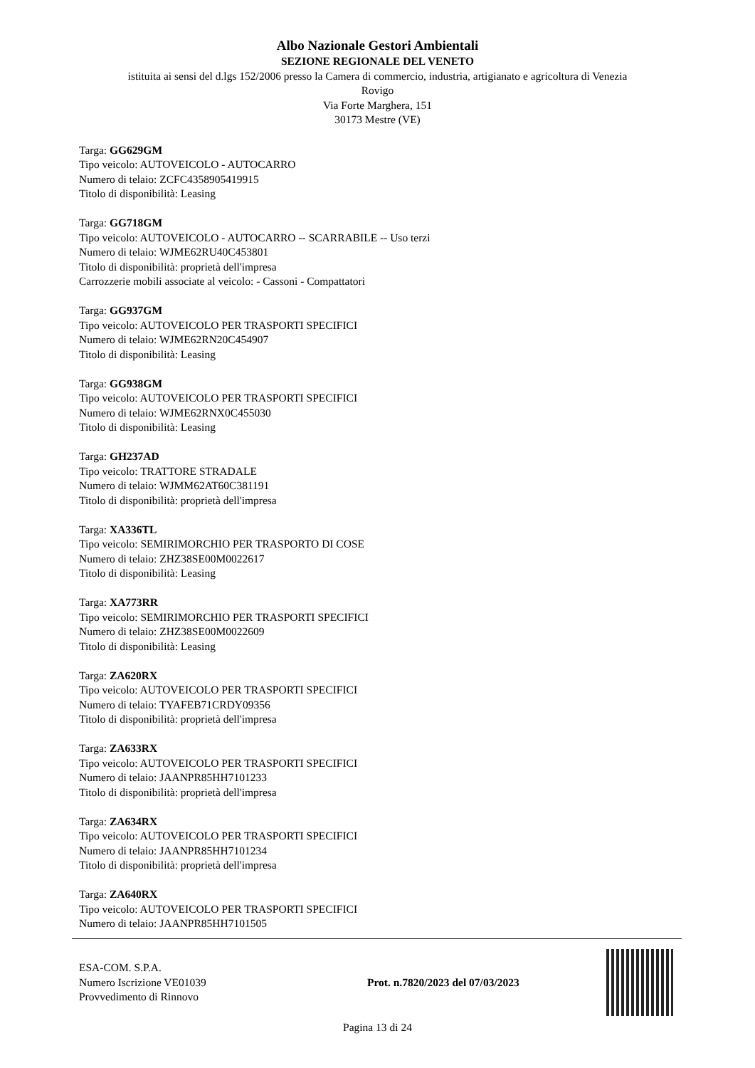Albo Nazionale Gestori Ambientali
SEZIONE REGIONALE DEL VENETO
istituita ai sensi del d.lgs 152/2006 presso la Camera di commercio, industria, artigianato e agricoltura di Venezia
Rovigo
Via Forte Marghera, 151
30173 Mestre (VE)
Targa: GG629GM
Tipo veicolo: AUTOVEICOLO - AUTOCARRO
Numero di telaio: ZCFC4358905419915
Titolo di disponibilità: Leasing
Targa: GG718GM
Tipo veicolo: AUTOVEICOLO - AUTOCARRO -- SCARRABILE -- Uso terzi
Numero di telaio: WJME62RU40C453801
Titolo di disponibilità: proprietà dell'impresa
Carrozzerie mobili associate al veicolo: - Cassoni - Compattatori
Targa: GG937GM
Tipo veicolo: AUTOVEICOLO PER TRASPORTI SPECIFICI
Numero di telaio: WJME62RN20C454907
Titolo di disponibilità: Leasing
Targa: GG938GM
Tipo veicolo: AUTOVEICOLO PER TRASPORTI SPECIFICI
Numero di telaio: WJME62RNX0C455030
Titolo di disponibilità: Leasing
Targa: GH237AD
Tipo veicolo: TRATTORE STRADALE
Numero di telaio: WJMM62AT60C381191
Titolo di disponibilità: proprietà dell'impresa
Targa: XA336TL
Tipo veicolo: SEMIRIMORCHIO PER TRASPORTO DI COSE
Numero di telaio: ZHZ38SE00M0022617
Titolo di disponibilità: Leasing
Targa: XA773RR
Tipo veicolo: SEMIRIMORCHIO PER TRASPORTI SPECIFICI
Numero di telaio: ZHZ38SE00M0022609
Titolo di disponibilità: Leasing
Targa: ZA620RX
Tipo veicolo: AUTOVEICOLO PER TRASPORTI SPECIFICI
Numero di telaio: TYAFEB71CRDY09356
Titolo di disponibilità: proprietà dell'impresa
Targa: ZA633RX
Tipo veicolo: AUTOVEICOLO PER TRASPORTI SPECIFICI
Numero di telaio: JAANPR85HH7101233
Titolo di disponibilità: proprietà dell'impresa
Targa: ZA634RX
Tipo veicolo: AUTOVEICOLO PER TRASPORTI SPECIFICI
Numero di telaio: JAANPR85HH7101234
Titolo di disponibilità: proprietà dell'impresa
Targa: ZA640RX
Tipo veicolo: AUTOVEICOLO PER TRASPORTI SPECIFICI
Numero di telaio: JAANPR85HH7101505
ESA-COM. S.P.A.
Numero Iscrizione VE01039
Provvedimento di Rinnovo
Prot. n.7820/2023 del 07/03/2023
Pagina 13 di 24